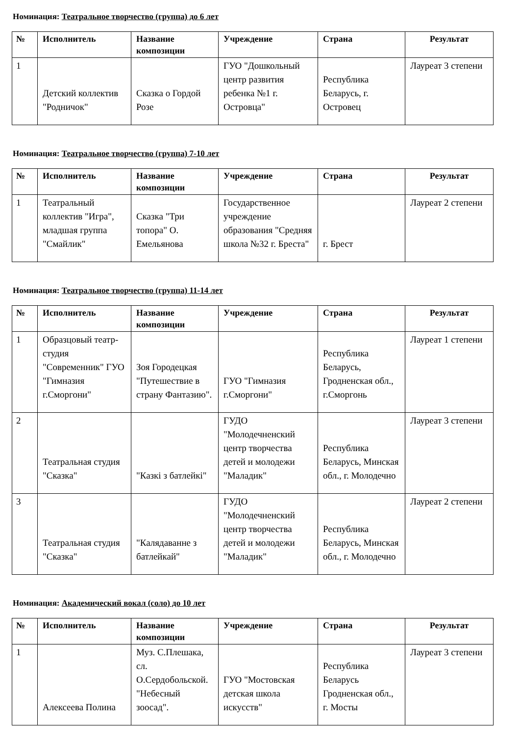Номинация: Театральное творчество (группа) до 6 лет
| № | Исполнитель | Название композиции | Учреждение | Страна | Результат |
| --- | --- | --- | --- | --- | --- |
| 1 | Детский коллектив "Родничок" | Сказка о Гордой Розе | ГУО "Дошкольный центр развития ребенка №1 г. Островца" | Республика Беларусь, г. Островец | Лауреат 3 степени |
Номинация: Театральное творчество (группа) 7-10 лет
| № | Исполнитель | Название композиции | Учреждение | Страна | Результат |
| --- | --- | --- | --- | --- | --- |
| 1 | Театральный коллектив "Игра", младшая группа "Смайлик" | Сказка "Три топора" О. Емельянова | Государственное учреждение образования "Средняя школа №32 г. Бреста" | г. Брест | Лауреат 2 степени |
Номинация: Театральное творчество (группа) 11-14 лет
| № | Исполнитель | Название композиции | Учреждение | Страна | Результат |
| --- | --- | --- | --- | --- | --- |
| 1 | Образцовый театр-студия "Современник" ГУО "Гимназия г.Сморгони" | Зоя Городецкая "Путешествие в страну Фантазию". | ГУО "Гимназия г.Сморгони" | Республика Беларусь, Гродненская обл., г.Сморгонь | Лауреат 1 степени |
| 2 | Театральная студия "Сказка" | "Казкі з батлейкі" | ГУДО "Молодечненский центр творчества детей и молодежи "Маладик" | Республика Беларусь, Минская обл., г. Молодечно | Лауреат 3 степени |
| 3 | Театральная студия "Сказка" | "Калядаванне з батлейкай" | ГУДО "Молодечненский центр творчества детей и молодежи "Маладик" | Республика Беларусь, Минская обл., г. Молодечно | Лауреат 2 степени |
Номинация: Академический вокал (соло) до 10 лет
| № | Исполнитель | Название композиции | Учреждение | Страна | Результат |
| --- | --- | --- | --- | --- | --- |
| 1 | Алексеева Полина | Муз. С.Плешака, сл. О.Сердобольской. "Небесный зоосад". | ГУО "Мостовская детская школа искусств" | Республика Беларусь Гродненская обл., г. Мосты | Лауреат 3 степени |